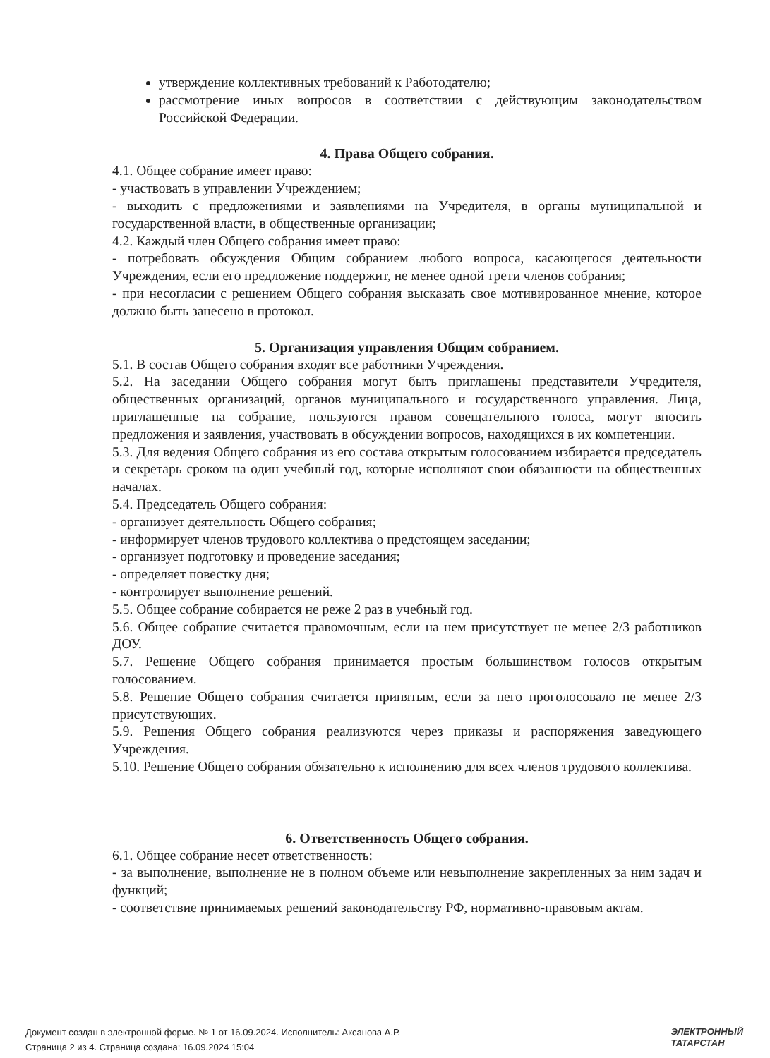утверждение коллективных требований к Работодателю;
рассмотрение иных вопросов в соответствии с действующим законодательством Российской Федерации.
4. Права Общего собрания.
4.1. Общее собрание имеет право:
- участвовать в управлении Учреждением;
- выходить с предложениями и заявлениями на Учредителя, в органы муниципальной и государственной власти, в общественные организации;
4.2. Каждый член Общего собрания имеет право:
- потребовать обсуждения Общим собранием любого вопроса, касающегося деятельности Учреждения, если его предложение поддержит, не менее одной трети членов собрания;
- при несогласии с решением Общего собрания высказать свое мотивированное мнение, которое должно быть занесено в протокол.
5. Организация управления Общим собранием.
5.1. В состав Общего собрания входят все работники Учреждения.
5.2. На заседании Общего собрания могут быть приглашены представители Учредителя, общественных организаций, органов муниципального и государственного управления. Лица, приглашенные на собрание, пользуются правом совещательного голоса, могут вносить предложения и заявления, участвовать в обсуждении вопросов, находящихся в их компетенции.
5.3. Для ведения Общего собрания из его состава открытым голосованием избирается председатель и секретарь сроком на один учебный год, которые исполняют свои обязанности на общественных началах.
5.4. Председатель Общего собрания:
- организует деятельность Общего собрания;
- информирует членов трудового коллектива о предстоящем заседании;
- организует подготовку и проведение заседания;
- определяет повестку дня;
- контролирует выполнение решений.
5.5. Общее собрание собирается не реже 2 раз в учебный год.
5.6. Общее собрание считается правомочным, если на нем присутствует не менее 2/3 работников ДОУ.
5.7. Решение Общего собрания принимается простым большинством голосов открытым голосованием.
5.8. Решение Общего собрания считается принятым, если за него проголосовало не менее 2/3 присутствующих.
5.9. Решения Общего собрания реализуются через приказы и распоряжения заведующего Учреждения.
5.10. Решение Общего собрания обязательно к исполнению для всех членов трудового коллектива.
6. Ответственность Общего собрания.
6.1. Общее собрание несет ответственность:
- за выполнение, выполнение не в полном объеме или невыполнение закрепленных за ним задач и функций;
- соответствие принимаемых решений законодательству РФ, нормативно-правовым актам.
Документ создан в электронной форме. № 1 от 16.09.2024. Исполнитель: Аксанова А.Р.
Страница 2 из 4. Страница создана: 16.09.2024 15:04
ЭЛЕКТРОННЫЙ
ТАТАРСТАН